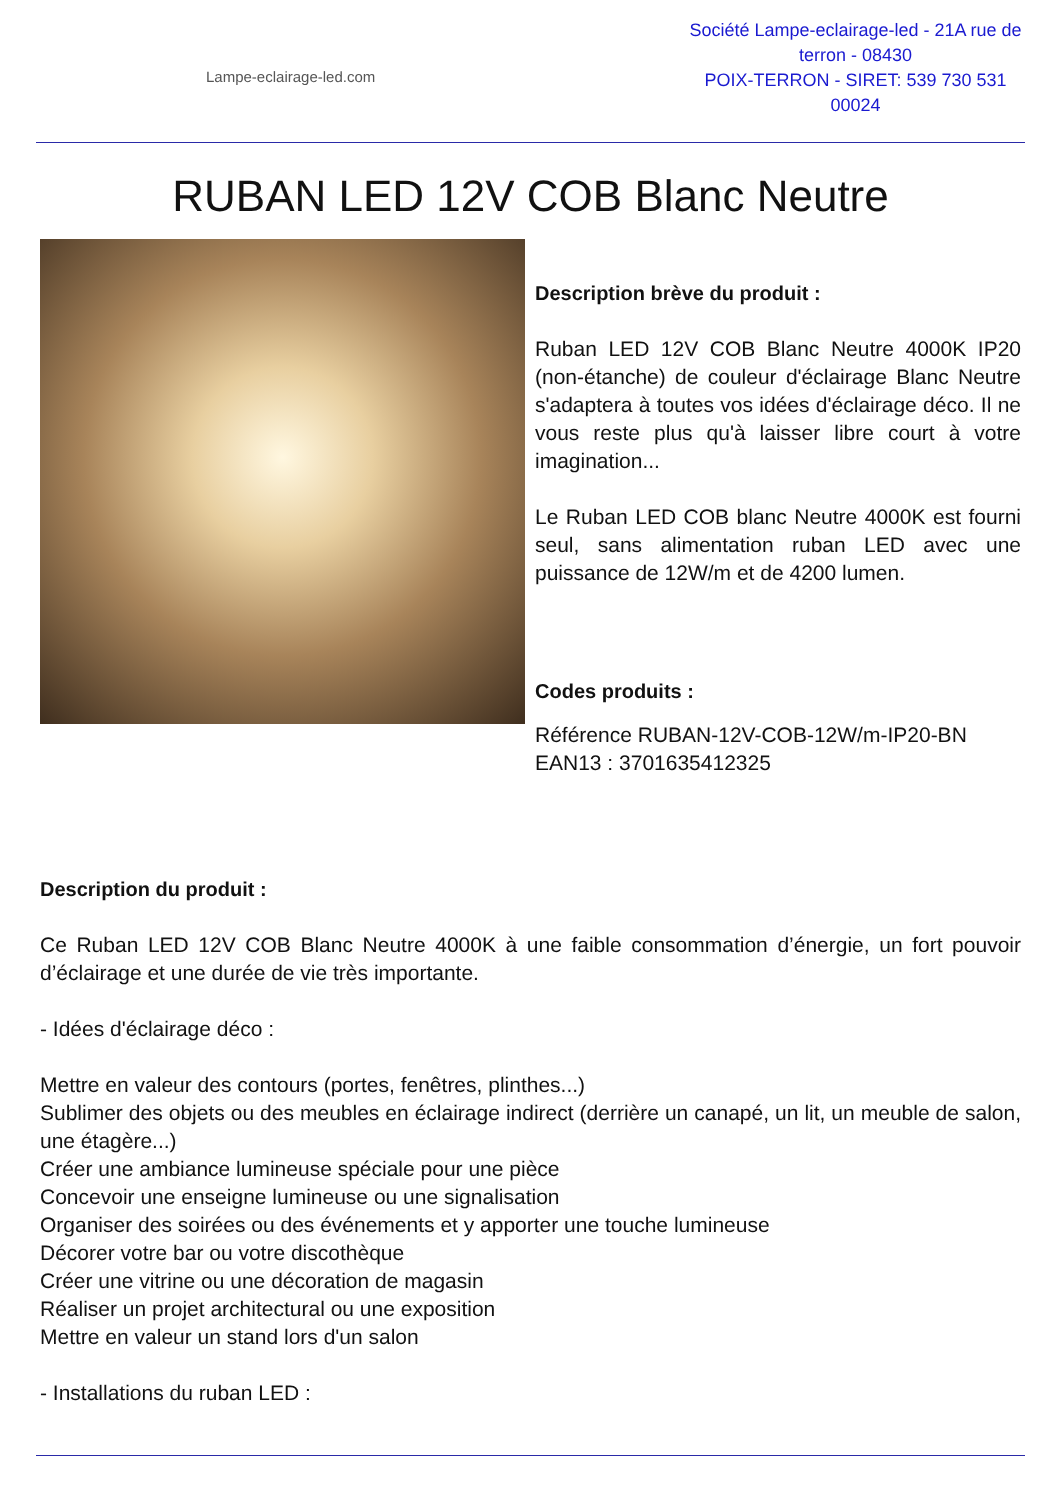Lampe-eclairage-led.com
Société Lampe-eclairage-led - 21A rue de terron - 08430
POIX-TERRON - SIRET: 539 730 531 00024
RUBAN LED 12V COB Blanc Neutre
Description brève du produit :
Ruban LED 12V COB Blanc Neutre 4000K IP20 (non-étanche) de couleur d'éclairage Blanc Neutre s'adaptera à toutes vos idées d'éclairage déco. Il ne vous reste plus qu'à laisser libre court à votre imagination...
Le Ruban LED COB blanc Neutre 4000K est fourni seul, sans alimentation ruban LED avec une puissance de 12W/m et de 4200 lumen.
Codes produits :
Référence RUBAN-12V-COB-12W/m-IP20-BN
EAN13 : 3701635412325
Description du produit :
Ce Ruban LED 12V COB Blanc Neutre 4000K à une faible consommation d’énergie, un fort pouvoir d’éclairage et une durée de vie très importante.
- Idées d'éclairage déco :
Mettre en valeur des contours (portes, fenêtres, plinthes...)
Sublimer des objets ou des meubles en éclairage indirect (derrière un canapé, un lit, un meuble de salon, une étagère...)
Créer une ambiance lumineuse spéciale pour une pièce
Concevoir une enseigne lumineuse ou une signalisation
Organiser des soirées ou des événements et y apporter une touche lumineuse
Décorer votre bar ou votre discothèque
Créer une vitrine ou une décoration de magasin
Réaliser un projet architectural ou une exposition
Mettre en valeur un stand lors d'un salon
- Installations du ruban LED :